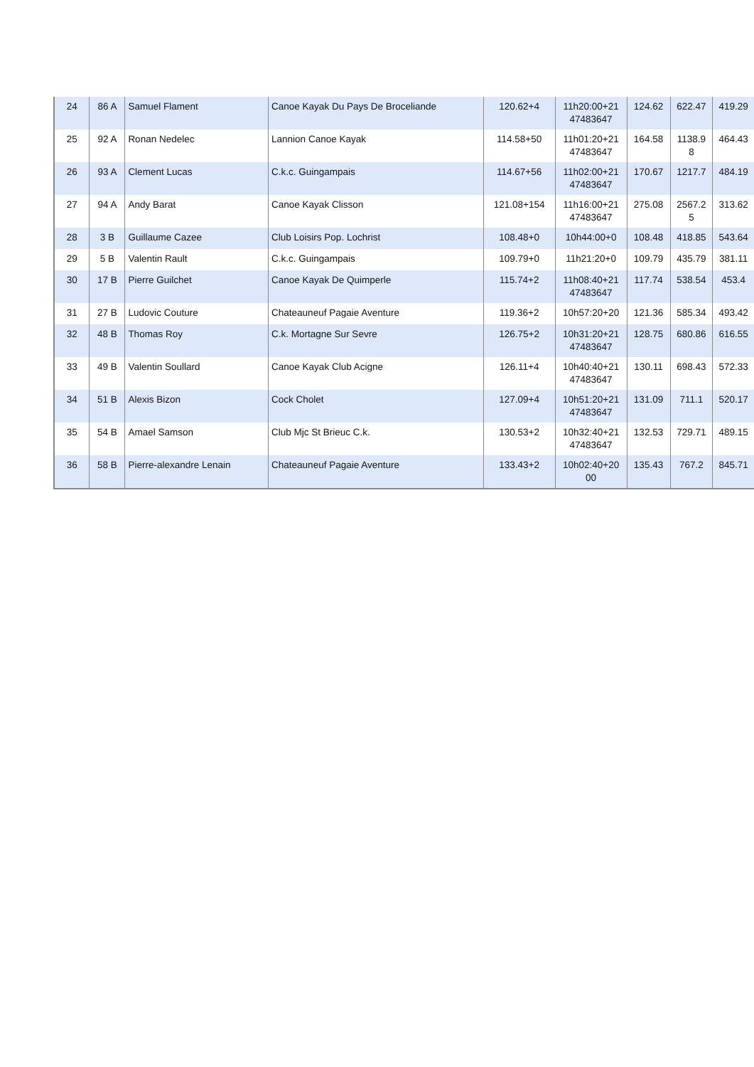| 24 | 86 A | Samuel Flament | Canoe Kayak Du Pays De Broceliande | 120.62+4 | 11h20:00+21 47483647 | 124.62 | 622.47 | 419.29 |
| 25 | 92 A | Ronan Nedelec | Lannion Canoe Kayak | 114.58+50 | 11h01:20+21 47483647 | 164.58 | 1138.9 8 | 464.43 |
| 26 | 93 A | Clement Lucas | C.k.c. Guingampais | 114.67+56 | 11h02:00+21 47483647 | 170.67 | 1217.7 | 484.19 |
| 27 | 94 A | Andy Barat | Canoe Kayak Clisson | 121.08+154 | 11h16:00+21 47483647 | 275.08 | 2567.2 5 | 313.62 |
| 28 | 3 B | Guillaume Cazee | Club Loisirs Pop. Lochrist | 108.48+0 | 10h44:00+0 | 108.48 | 418.85 | 543.64 |
| 29 | 5 B | Valentin Rault | C.k.c. Guingampais | 109.79+0 | 11h21:20+0 | 109.79 | 435.79 | 381.11 |
| 30 | 17 B | Pierre Guilchet | Canoe Kayak De Quimperle | 115.74+2 | 11h08:40+21 47483647 | 117.74 | 538.54 | 453.4 |
| 31 | 27 B | Ludovic Couture | Chateauneuf Pagaie Aventure | 119.36+2 | 10h57:20+20 | 121.36 | 585.34 | 493.42 |
| 32 | 48 B | Thomas Roy | C.k. Mortagne Sur Sevre | 126.75+2 | 10h31:20+21 47483647 | 128.75 | 680.86 | 616.55 |
| 33 | 49 B | Valentin Soullard | Canoe Kayak Club Acigne | 126.11+4 | 10h40:40+21 47483647 | 130.11 | 698.43 | 572.33 |
| 34 | 51 B | Alexis Bizon | Cock Cholet | 127.09+4 | 10h51:20+21 47483647 | 131.09 | 711.1 | 520.17 |
| 35 | 54 B | Amael Samson | Club Mjc St Brieuc C.k. | 130.53+2 | 10h32:40+21 47483647 | 132.53 | 729.71 | 489.15 |
| 36 | 58 B | Pierre-alexandre Lenain | Chateauneuf Pagaie Aventure | 133.43+2 | 10h02:40+20 00 | 135.43 | 767.2 | 845.71 |